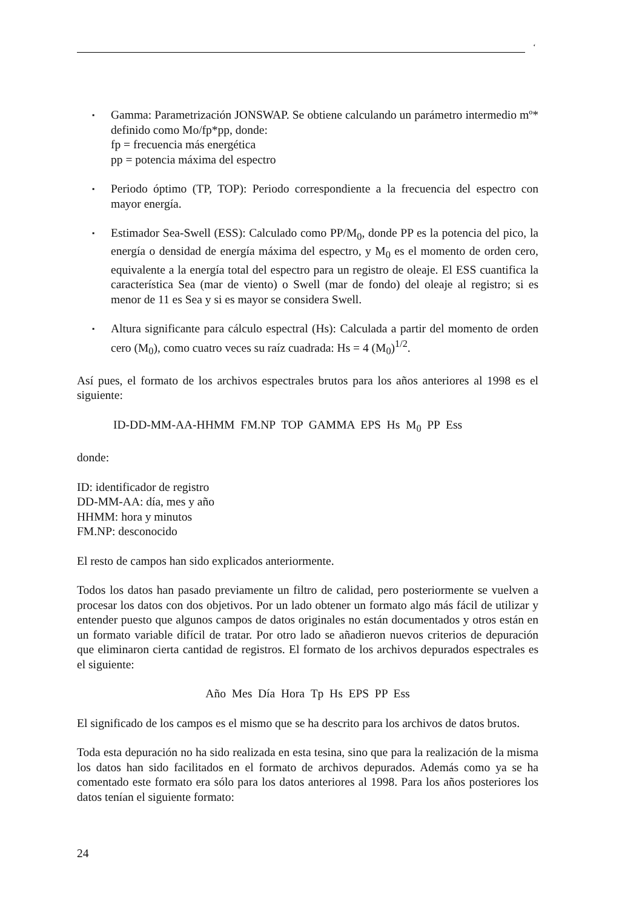‘
▪
Gamma: Parametrización JONSWAP. Se obtiene calculando un parámetro intermedio mº* definido como Mo/fp*pp, donde:
fp = frecuencia más energética
pp = potencia máxima del espectro
▪
Periodo óptimo (TP, TOP): Periodo correspondiente a la frecuencia del espectro con mayor energía.
▪
Estimador Sea-Swell (ESS): Calculado como PP/M<sub>0</sub>, donde PP es la potencia del pico, la energía o densidad de energía máxima del espectro, y M<sub>0</sub> es el momento de orden cero, equivalente a la energía total del espectro para un registro de oleaje. El ESS cuantifica la característica Sea (mar de viento) o Swell (mar de fondo) del oleaje al registro; si es menor de 11 es Sea y si es mayor se considera Swell.
▪
Altura significante para cálculo espectral (Hs): Calculada a partir del momento de orden cero (M<sub>0</sub>), como cuatro veces su raíz cuadrada: Hs = 4 (M<sub>0</sub>)<sup>1/2</sup>.
Así pues, el formato de los archivos espectrales brutos para los años anteriores al 1998 es el siguiente:
ID-DD-MM-AA-HHMM FM.NP TOP GAMMA EPS Hs M<sub>0</sub> PP Ess
donde:
ID: identificador de registro
DD-MM-AA: día, mes y año
HHMM: hora y minutos
FM.NP: desconocido
El resto de campos han sido explicados anteriormente.
Todos los datos han pasado previamente un filtro de calidad, pero posteriormente se vuelven a procesar los datos con dos objetivos. Por un lado obtener un formato algo más fácil de utilizar y entender puesto que algunos campos de datos originales no están documentados y otros están en un formato variable difícil de tratar. Por otro lado se añadieron nuevos criterios de depuración que eliminaron cierta cantidad de registros. El formato de los archivos depurados espectrales es el siguiente:
Año Mes Día Hora Tp Hs EPS PP Ess
El significado de los campos es el mismo que se ha descrito para los archivos de datos brutos.
Toda esta depuración no ha sido realizada en esta tesina, sino que para la realización de la misma los datos han sido facilitados en el formato de archivos depurados. Además como ya se ha comentado este formato era sólo para los datos anteriores al 1998. Para los años posteriores los datos tenían el siguiente formato:
24